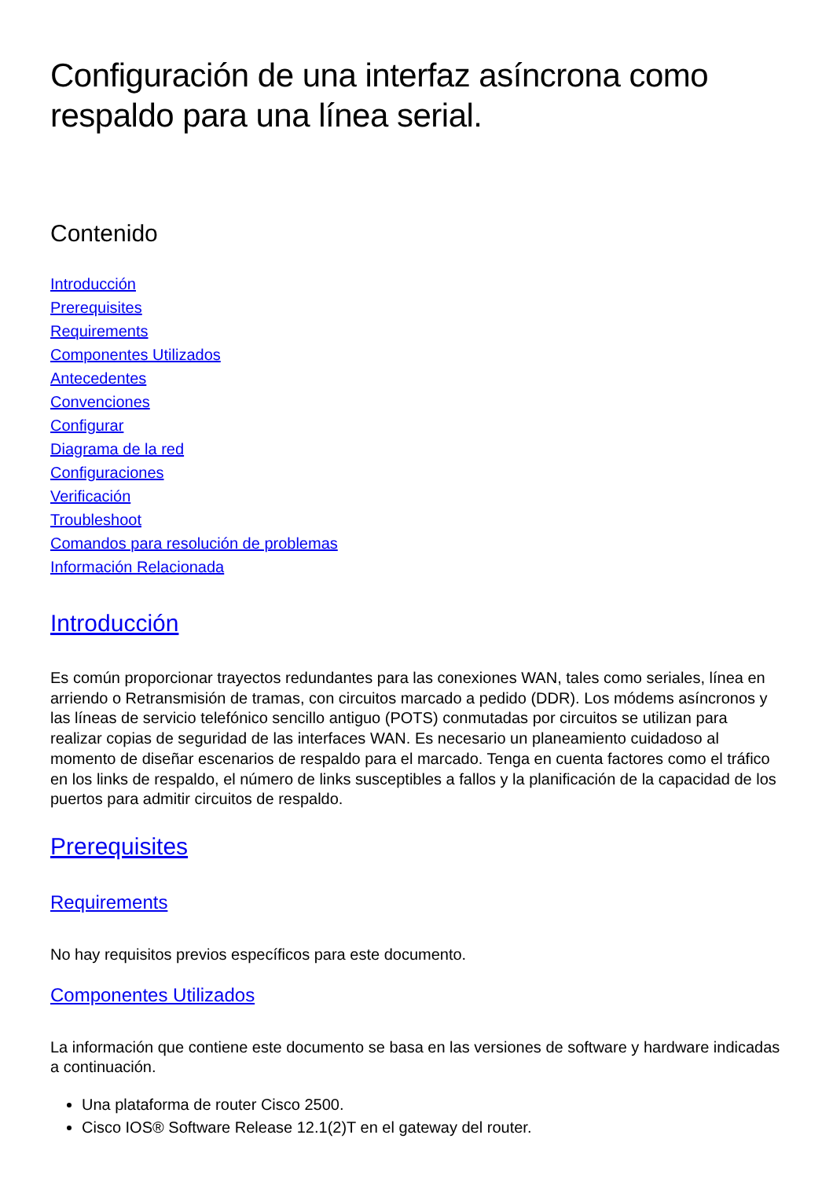Configuración de una interfaz asíncrona como respaldo para una línea serial.
Contenido
Introducción
Prerequisites
Requirements
Componentes Utilizados
Antecedentes
Convenciones
Configurar
Diagrama de la red
Configuraciones
Verificación
Troubleshoot
Comandos para resolución de problemas
Información Relacionada
Introducción
Es común proporcionar trayectos redundantes para las conexiones WAN, tales como seriales, línea en arriendo o Retransmisión de tramas, con circuitos marcado a pedido (DDR). Los módems asíncronos y las líneas de servicio telefónico sencillo antiguo (POTS) conmutadas por circuitos se utilizan para realizar copias de seguridad de las interfaces WAN. Es necesario un planeamiento cuidadoso al momento de diseñar escenarios de respaldo para el marcado. Tenga en cuenta factores como el tráfico en los links de respaldo, el número de links susceptibles a fallos y la planificación de la capacidad de los puertos para admitir circuitos de respaldo.
Prerequisites
Requirements
No hay requisitos previos específicos para este documento.
Componentes Utilizados
La información que contiene este documento se basa en las versiones de software y hardware indicadas a continuación.
Una plataforma de router Cisco 2500.
Cisco IOS® Software Release 12.1(2)T en el gateway del router.